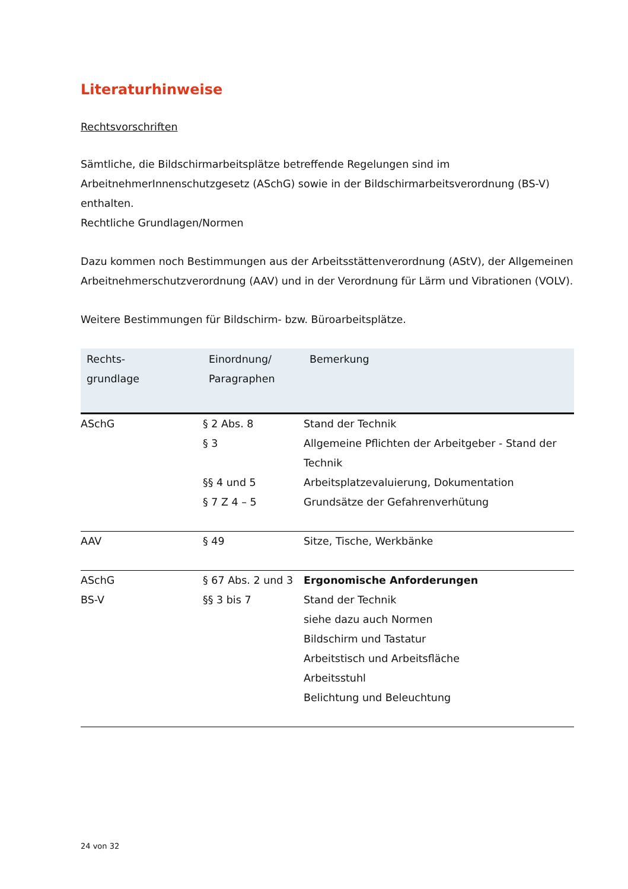Literaturhinweise
Rechtsvorschriften
Sämtliche, die Bildschirmarbeitsplätze betreffende Regelungen sind im ArbeitnehmerInnenschutzgesetz (ASchG) sowie in der Bildschirmarbeitsverordnung (BS-V) enthalten.
Rechtliche Grundlagen/Normen
Dazu kommen noch Bestimmungen aus der Arbeitsstättenverordnung (AStV), der Allgemeinen Arbeitnehmerschutzverordnung (AAV) und in der Verordnung für Lärm und Vibrationen (VOLV).
Weitere Bestimmungen für Bildschirm- bzw. Büroarbeitsplätze.
| Rechts- grundlage | Einordnung/ Paragraphen | Bemerkung |
| --- | --- | --- |
| ASchG | § 2 Abs. 8 § 3 §§ 4 und 5 § 7 Z 4 – 5 | Stand der Technik Allgemeine Pflichten der Arbeitgeber - Stand der Technik Arbeitsplatzevaluierung, Dokumentation Grundsätze der Gefahrenverhütung |
| AAV | § 49 | Sitze, Tische, Werkbänke |
| ASchG BS-V | § 67 Abs. 2 und 3 §§ 3 bis 7 | Ergonomische Anforderungen Stand der Technik siehe dazu auch Normen Bildschirm und Tastatur Arbeitstisch und Arbeitsfläche Arbeitsstuhl Belichtung und Beleuchtung |
24 von 32